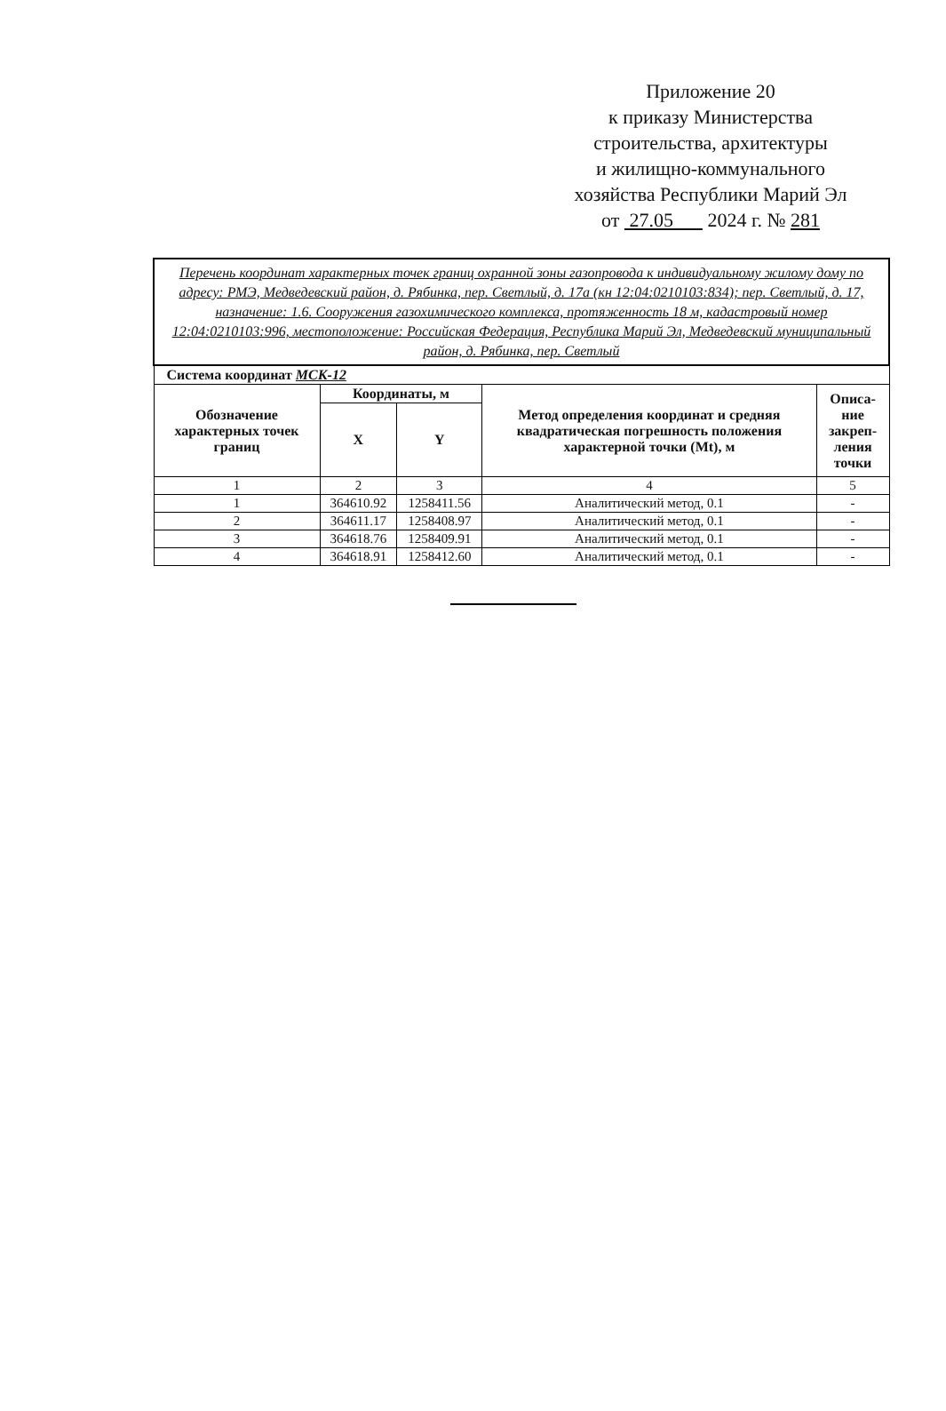Приложение 20
к приказу Министерства
строительства, архитектуры
и жилищно-коммунального
хозяйства Республики Марий Эл
от 27.05 2024 г. № 281
| Перечень координат характерных точек границ охранной зоны газопровода к индивидуальному жилому дому по адресу: РМЭ, Медведевский район, д. Рябинка, пер. Светлый, д. 17а (кн 12:04:0210103:834); пер. Светлый, д. 17, назначение: 1.6. Сооружения газохимического комплекса, протяженность 18 м, кадастровый номер 12:04:0210103:996, местоположение: Российская Федерация, Республика Марий Эл, Медведевский муниципальный район, д. Рябинка, пер. Светлый | | | | |
| Система координат МСК-12 | | | | |
| Обозначение характерных точек границ | Координаты, м | | Метод определения координат и средняя квадратическая погрешность положения характерной точки (Mt), м | Описа-ние закреп-ления точки |
| | X | Y | | |
| 1 | 2 | 3 | 4 | 5 |
| 1 | 364610.92 | 1258411.56 | Аналитический метод, 0.1 | - |
| 2 | 364611.17 | 1258408.97 | Аналитический метод, 0.1 | - |
| 3 | 364618.76 | 1258409.91 | Аналитический метод, 0.1 | - |
| 4 | 364618.91 | 1258412.60 | Аналитический метод, 0.1 | - |